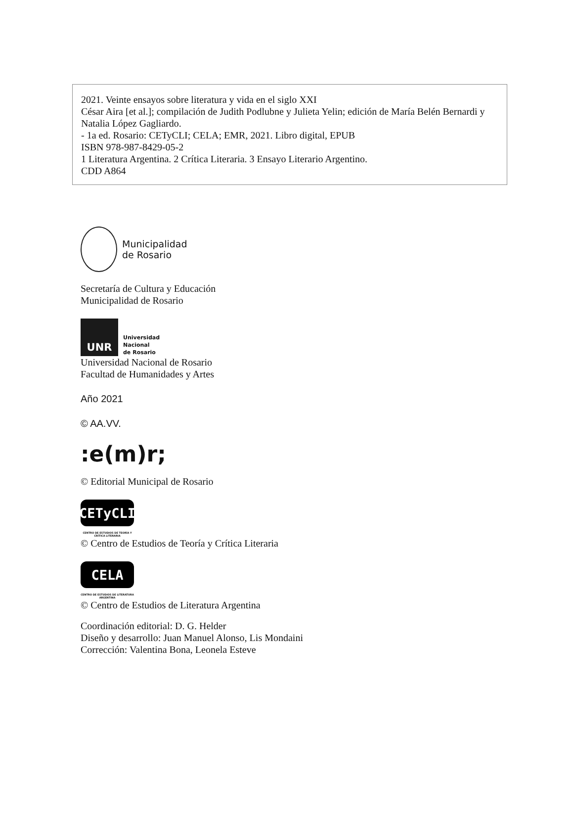2021. Veinte ensayos sobre literatura y vida en el siglo XXI
César Aira [et al.]; compilación de Judith Podlubne y Julieta Yelin; edición de María Belén Bernardi y Natalia López Gagliardo.
- 1a ed. Rosario: CETyCLI; CELA; EMR, 2021. Libro digital, EPUB
ISBN 978-987-8429-05-2
1 Literatura Argentina. 2 Crítica Literaria. 3 Ensayo Literario Argentino.
CDD A864
Municipalidad
de Rosario
Secretaría de Cultura y Educación
Municipalidad de Rosario
UNR
Universidad
Nacional
de Rosario
Universidad Nacional de Rosario
Facultad de Humanidades y Artes
Año 2021
© AA.VV.
:e(m)r;
© Editorial Municipal de Rosario
CETyCLI
CENTRO DE ESTUDIOS DE TEORÍA Y CRÍTICA LITERARIA
© Centro de Estudios de Teoría y Crítica Literaria
CELA
CENTRO DE ESTUDIOS DE LITERATURA ARGENTINA
© Centro de Estudios de Literatura Argentina
Coordinación editorial: D. G. Helder
Diseño y desarrollo: Juan Manuel Alonso, Lis Mondaini
Corrección: Valentina Bona, Leonela Esteve